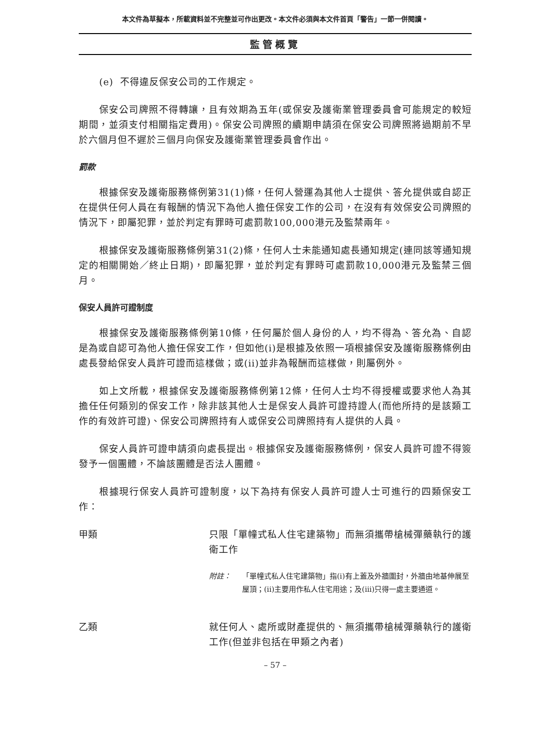本文件為草擬本，所載資料並不完整並可作出更改。本文件必須與本文件首頁「警告」一節一併閱讀。
監管概覽
(e) 不得違反保安公司的工作規定。
保安公司牌照不得轉讓，且有效期為五年(或保安及護衛業管理委員會可能規定的較短期間，並須支付相關指定費用)。保安公司牌照的續期申請須在保安公司牌照將過期前不早於六個月但不遲於三個月向保安及護衛業管理委員會作出。
罰款
根據保安及護衛服務條例第31(1)條，任何人營運為其他人士提供、答允提供或自認正在提供任何人員在有報酬的情況下為他人擔任保安工作的公司，在沒有有效保安公司牌照的情況下，即屬犯罪，並於判定有罪時可處罰款100,000港元及監禁兩年。
根據保安及護衛服務條例第31(2)條，任何人士未能通知處長通知規定(連同該等通知規定的相關開始／終止日期)，即屬犯罪，並於判定有罪時可處罰款10,000港元及監禁三個月。
保安人員許可證制度
根據保安及護衛服務條例第10條，任何屬於個人身份的人，均不得為、答允為、自認是為或自認可為他人擔任保安工作，但如他(i)是根據及依照一項根據保安及護衛服務條例由處長發給保安人員許可證而這樣做；或(ii)並非為報酬而這樣做，則屬例外。
如上文所載，根據保安及護衛服務條例第12條，任何人士均不得授權或要求他人為其擔任任何類別的保安工作，除非該其他人士是保安人員許可證持證人(而他所持的是該類工作的有效許可證)、保安公司牌照持有人或保安公司牌照持有人提供的人員。
保安人員許可證申請須向處長提出。根據保安及護衛服務條例，保安人員許可證不得簽發予一個團體，不論該團體是否法人團體。
根據現行保安人員許可證制度，以下為持有保安人員許可證人士可進行的四類保安工作：
甲類
只限「單幢式私人住宅建築物」而無須攜帶槍械彈藥執行的護衛工作
附註： 「單幢式私人住宅建築物」指(i)有上蓋及外牆圍封，外牆由地基伸展至屋頂；(ii)主要用作私人住宅用途；及(iii)只得一處主要通道。
乙類
就任何人、處所或財產提供的、無須攜帶槍械彈藥執行的護衛工作(但並非包括在甲類之內者)
– 57 –